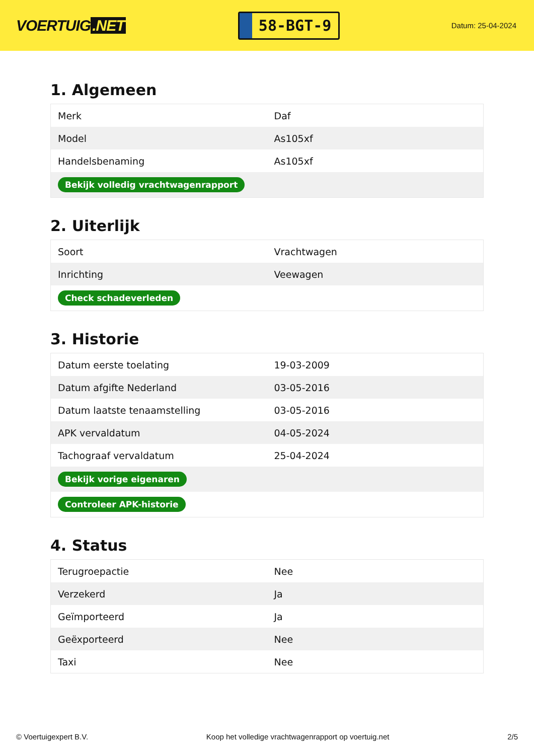VOERTUIG.NET
58-BGT-9
Datum: 25-04-2024
1. Algemeen
| Merk | Daf |
| Model | As105xf |
| Handelsbenaming | As105xf |
| Bekijk volledig vrachtwagenrapport | |
2. Uiterlijk
| Soort | Vrachtwagen |
| Inrichting | Veewagen |
| Check schadeverleden | |
3. Historie
| Datum eerste toelating | 19-03-2009 |
| Datum afgifte Nederland | 03-05-2016 |
| Datum laatste tenaamstelling | 03-05-2016 |
| APK vervaldatum | 04-05-2024 |
| Tachograaf vervaldatum | 25-04-2024 |
| Bekijk vorige eigenaren | |
| Controleer APK-historie | |
4. Status
| Terugroepactie | Nee |
| Verzekerd | Ja |
| Geïmporteerd | Ja |
| Geëxporteerd | Nee |
| Taxi | Nee |
© Voertuigexpert B.V. Koop het volledige vrachtwagenrapport op voertuig.net 2/5